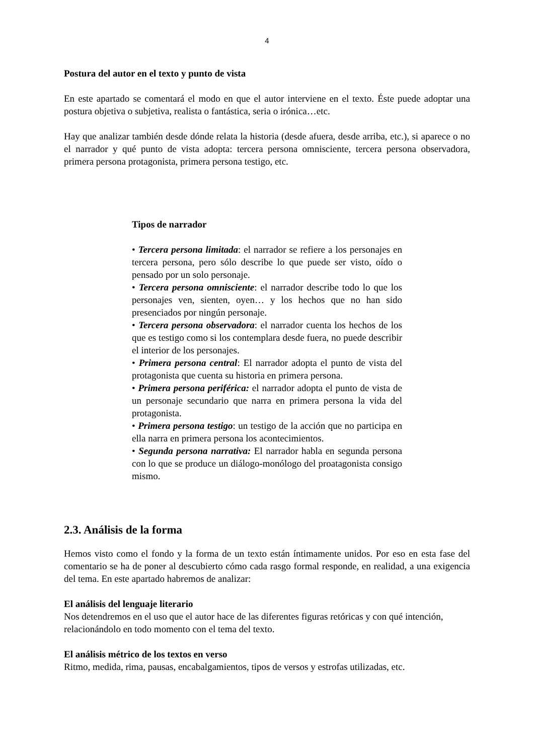4
Postura del autor en el texto y punto de vista
En este apartado se comentará el modo en que el autor interviene en el texto. Éste puede adoptar una postura objetiva o subjetiva, realista o fantástica, seria o irónica…etc.
Hay que analizar también desde dónde relata la historia (desde afuera, desde arriba, etc.), si aparece o no el narrador y qué punto de vista adopta: tercera persona omnisciente, tercera persona observadora, primera persona protagonista, primera persona testigo, etc.
Tipos de narrador
• Tercera persona limitada: el narrador se refiere a los personajes en tercera persona, pero sólo describe lo que puede ser visto, oído o pensado por un solo personaje.
• Tercera persona omnisciente: el narrador describe todo lo que los personajes ven, sienten, oyen… y los hechos que no han sido presenciados por ningún personaje.
• Tercera persona observadora: el narrador cuenta los hechos de los que es testigo como si los contemplara desde fuera, no puede describir el interior de los personajes.
• Primera persona central: El narrador adopta el punto de vista del protagonista que cuenta su historia en primera persona.
• Primera persona periférica: el narrador adopta el punto de vista de un personaje secundario que narra en primera persona la vida del protagonista.
• Primera persona testigo: un testigo de la acción que no participa en ella narra en primera persona los acontecimientos.
• Segunda persona narrativa: El narrador habla en segunda persona con lo que se produce un diálogo-monólogo del proatagonista consigo mismo.
2.3. Análisis de la forma
Hemos visto como el fondo y la forma de un texto están íntimamente unidos. Por eso en esta fase del comentario se ha de poner al descubierto cómo cada rasgo formal responde, en realidad, a una exigencia del tema. En este apartado habremos de analizar:
El análisis del lenguaje literario
Nos detendremos en el uso que el autor hace de las diferentes figuras retóricas y con qué intención, relacionándolo en todo momento con el tema del texto.
El análisis métrico de los textos en verso
Ritmo, medida, rima, pausas, encabalgamientos, tipos de versos y estrofas utilizadas, etc.